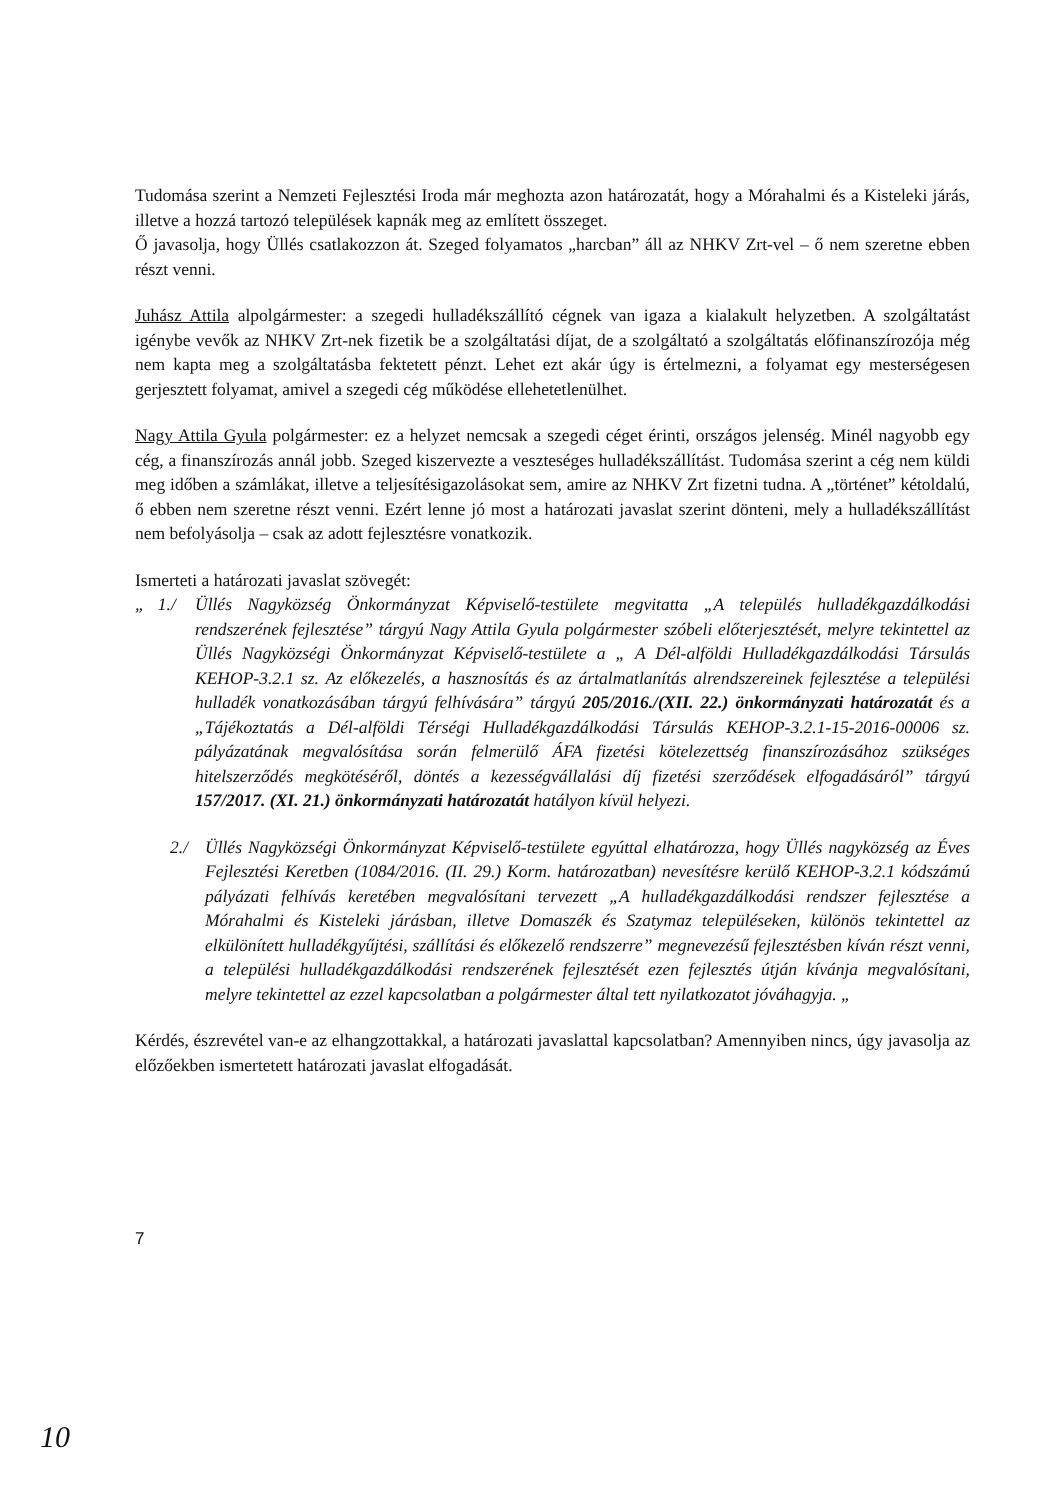Tudomása szerint a Nemzeti Fejlesztési Iroda már meghozta azon határozatát, hogy a Mórahalmi és a Kisteleki járás, illetve a hozzá tartozó települések kapnák meg az említett összeget.
Ő javasolja, hogy Üllés csatlakozzon át. Szeged folyamatos „harcban” áll az NHKV Zrt-vel – ő nem szeretne ebben részt venni.
Juhász Attila alpolgármester: a szegedi hulladékszállító cégnek van igaza a kialakult helyzetben. A szolgáltatást igénybe vevők az NHKV Zrt-nek fizetik be a szolgáltatási díjat, de a szolgáltató a szolgáltatás előfinanszírozója még nem kapta meg a szolgáltatásba fektetett pénzt. Lehet ezt akár úgy is értelmezni, a folyamat egy mesterségesen gerjesztett folyamat, amivel a szegedi cég működése ellehetetlenülhet.
Nagy Attila Gyula polgármester: ez a helyzet nemcsak a szegedi céget érinti, országos jelenség. Minél nagyobb egy cég, a finanszírozás annál jobb. Szeged kiszervezte a veszteséges hulladékszállítást. Tudomása szerint a cég nem küldi meg időben a számlákat, illetve a teljesítésigazolásokat sem, amire az NHKV Zrt fizetni tudna. A „történet” kétoldalú, ő ebben nem szeretne részt venni. Ezért lenne jó most a határozati javaslat szerint dönteni, mely a hulladékszállítást nem befolyásolja – csak az adott fejlesztésre vonatkozik.
Ismerteti a határozati javaslat szövegét:
„ 1./
Üllés Nagyközség Önkormányzat Képviselő-testülete megvitatta „A település hulladékgazdálkodási rendszerének fejlesztése” tárgyú Nagy Attila Gyula polgármester szóbeli előterjesztését, melyre tekintettel az Üllés Nagyközségi Önkormányzat Képviselő-testülete a „ A Dél-alföldi Hulladékgazdálkodási Társulás KEHOP-3.2.1 sz. Az előkezelés, a hasznosítás és az ártalmatlanítás alrendszereinek fejlesztése a települési hulladék vonatkozásában tárgyú felhívására” tárgyú 205/2016./(XII. 22.) önkormányzati határozatát és a „Tájékoztatás a Dél-alföldi Térségi Hulladékgazdálkodási Társulás KEHOP-3.2.1-15-2016-00006 sz. pályázatának megvalósítása során felmerülő ÁFA fizetési kötelezettség finanszírozásához szükséges hitelszerződés megkötéséről, döntés a kezességvállalási díj fizetési szerződések elfogadásáról” tárgyú 157/2017. (XI. 21.) önkormányzati határozatát hatályon kívül helyezi.
2./ Üllés Nagyközségi Önkormányzat Képviselő-testülete egyúttal elhatározza, hogy Üllés nagyközség az Éves Fejlesztési Keretben (1084/2016. (II. 29.) Korm. határozatban) nevesítésre kerülő KEHOP-3.2.1 kódszámú pályázati felhívás keretében megvalósítani tervezett „A hulladékgazdálkodási rendszer fejlesztése a Mórahalmi és Kisteleki járásban, illetve Domaszék és Szatymaz településeken, különös tekintettel az elkülönített hulladékgyűjtési, szállítási és előkezelő rendszerre” megnevezésű fejlesztésben kíván részt venni, a települési hulladékgazdálkodási rendszerének fejlesztését ezen fejlesztés útján kívánja megvalósítani, melyre tekintettel az ezzel kapcsolatban a polgármester által tett nyilatkozatot jóváhagyja. „
Kérdés, észrevétel van-e az elhangzottakkal, a határozati javaslattal kapcsolatban? Amennyiben nincs, úgy javasolja az előzőekben ismertetett határozati javaslat elfogadását.
7
10